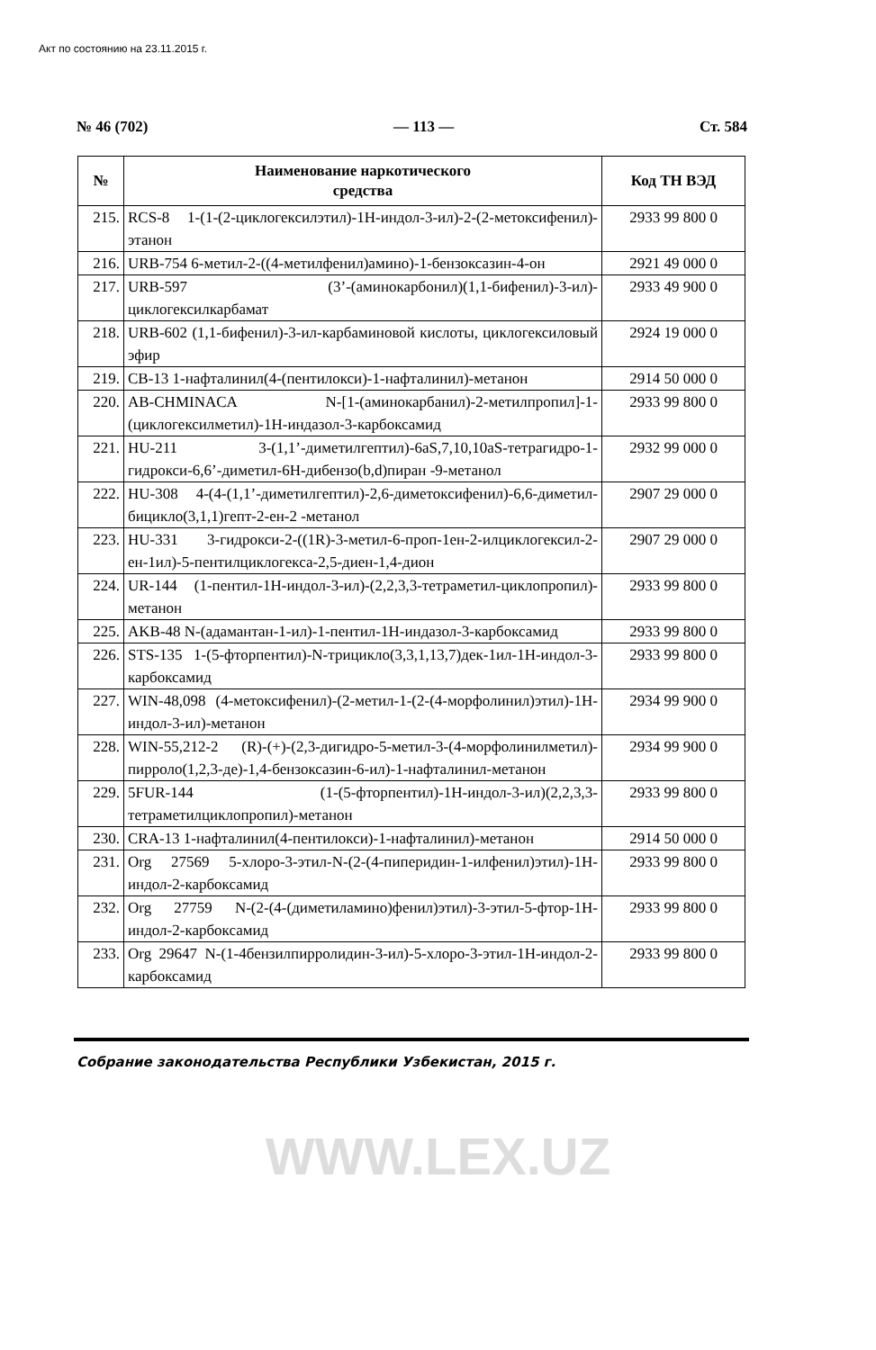Акт по состоянию на 23.11.2015 г.
№ 46 (702) — 113 — Ст. 584
| № | Наименование наркотического средства | Код ТН ВЭД |
| --- | --- | --- |
| 215. | RCS-8 1-(1-(2-циклогексилэтил)-1H-индол-3-ил)-2-(2-метоксифенил)-этанон | 2933 99 800 0 |
| 216. | URB-754 6-метил-2-((4-метилфенил)амино)-1-бензоксазин-4-он | 2921 49 000 0 |
| 217. | URB-597 (3’-(аминокарбонил)(1,1-бифенил)-3-ил)-циклогексилкарбамат | 2933 49 900 0 |
| 218. | URB-602 (1,1-бифенил)-3-ил-карбаминовой кислоты, циклогексиловый эфир | 2924 19 000 0 |
| 219. | CB-13 1-нафталинил(4-(пентилокси)-1-нафталинил)-метанон | 2914 50 000 0 |
| 220. | AB-CHMINACA N-[1-(аминокарбанил)-2-метилпропил]-1-(циклогексилметил)-1H-индазол-3-карбоксамид | 2933 99 800 0 |
| 221. | HU-211 3-(1,1’-диметилгептил)-6aS,7,10,10aS-тетрагидро-1-гидрокси-6,6’-диметил-6H-дибензо(b,d)пиран -9-метанол | 2932 99 000 0 |
| 222. | HU-308 4-(4-(1,1’-диметилгептил)-2,6-диметоксифенил)-6,6-диметил-бицикло(3,1,1)гепт-2-ен-2 -метанол | 2907 29 000 0 |
| 223. | HU-331 3-гидрокси-2-((1R)-3-метил-6-проп-1ен-2-илциклогексил-2-ен-1ил)-5-пентилциклогекса-2,5-диен-1,4-дион | 2907 29 000 0 |
| 224. | UR-144 (1-пентил-1H-индол-3-ил)-(2,2,3,3-тетраметил-циклопропил)-метанон | 2933 99 800 0 |
| 225. | AKB-48 N-(адамантан-1-ил)-1-пентил-1H-индазол-3-карбоксамид | 2933 99 800 0 |
| 226. | STS-135 1-(5-фторпентил)-N-трицикло(3,3,1,13,7)дек-1ил-1H-индол-3-карбоксамид | 2933 99 800 0 |
| 227. | WIN-48,098 (4-метоксифенил)-(2-метил-1-(2-(4-морфолинил)этил)-1H-индол-3-ил)-метанон | 2934 99 900 0 |
| 228. | WIN-55,212-2 (R)-(+)-(2,3-дигидро-5-метил-3-(4-морфолинилметил)-пирроло(1,2,3-де)-1,4-бензоксазин-6-ил)-1-нафталинил-метанон | 2934 99 900 0 |
| 229. | 5FUR-144 (1-(5-фторпентил)-1H-индол-3-ил)(2,2,3,3-тетраметилциклопропил)-метанон | 2933 99 800 0 |
| 230. | CRA-13 1-нафталинил(4-пентилокси)-1-нафталинил)-метанон | 2914 50 000 0 |
| 231. | Org 27569 5-хлоро-3-этил-N-(2-(4-пиперидин-1-илфенил)этил)-1H-индол-2-карбоксамид | 2933 99 800 0 |
| 232. | Org 27759 N-(2-(4-(диметиламино)фенил)этил)-3-этил-5-фтор-1H-индол-2-карбоксамид | 2933 99 800 0 |
| 233. | Org 29647 N-(1-4бензилпирролидин-3-ил)-5-хлоро-3-этил-1H-индол-2-карбоксамид | 2933 99 800 0 |
Собрание законодательства Республики Узбекистан, 2015 г.
WWW.LEX.UZ